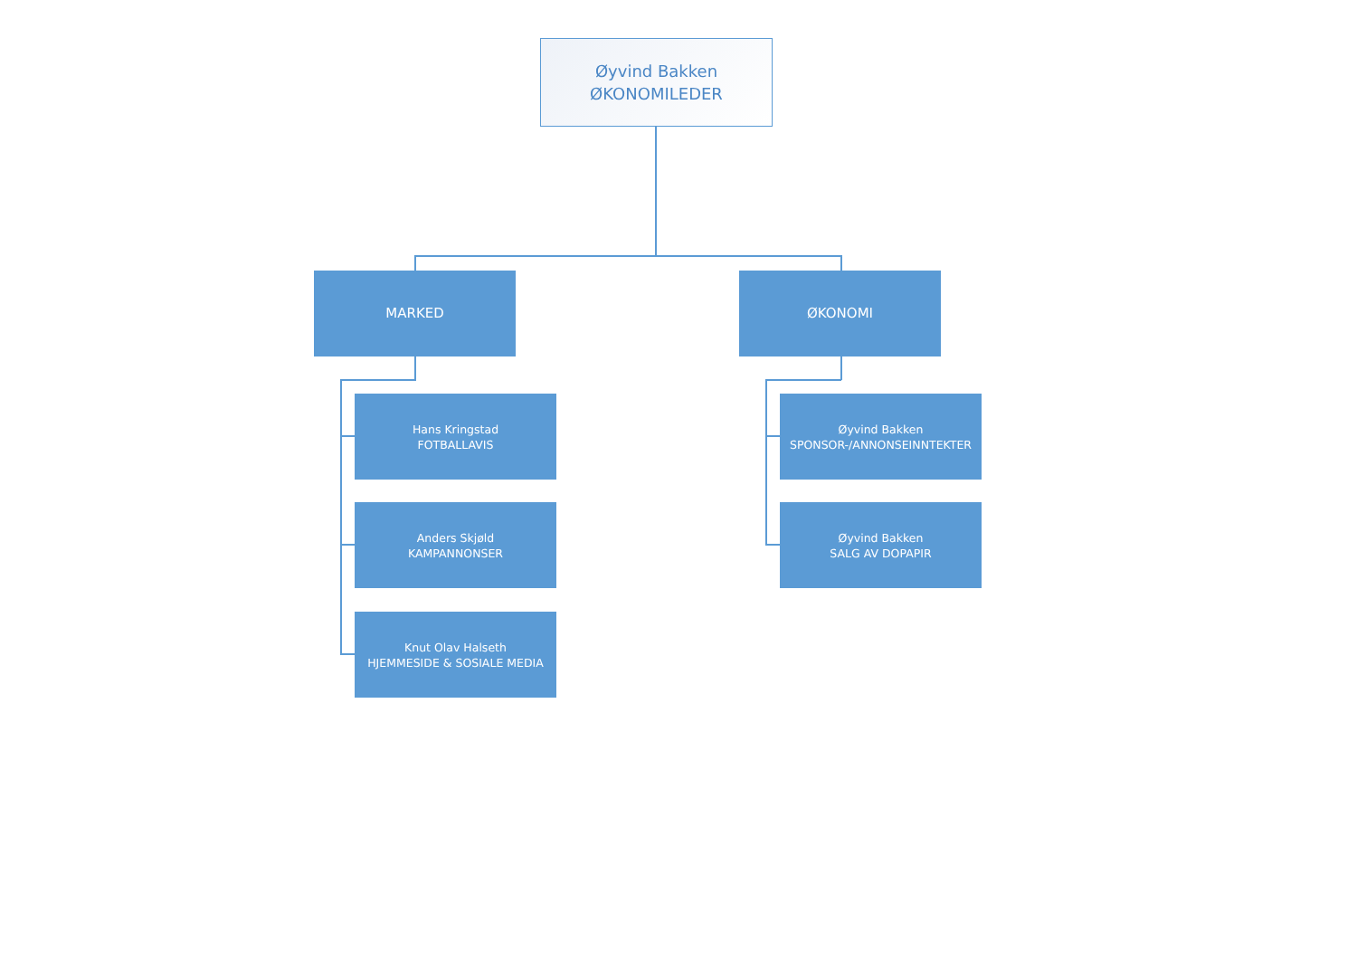Øyvind Bakken
ØKONOMILEDER
MARKED ØKONOMI
Hans Kringstad
FOTBALLAVIS
Anders Skjøld
KAMPANNONSER
Knut Olav Halseth
HJEMMESIDE & SOSIALE MEDIA
Øyvind Bakken
SPONSOR-/ANNONSEINNTEKTER
Øyvind Bakken
SALG AV DOPAPIR